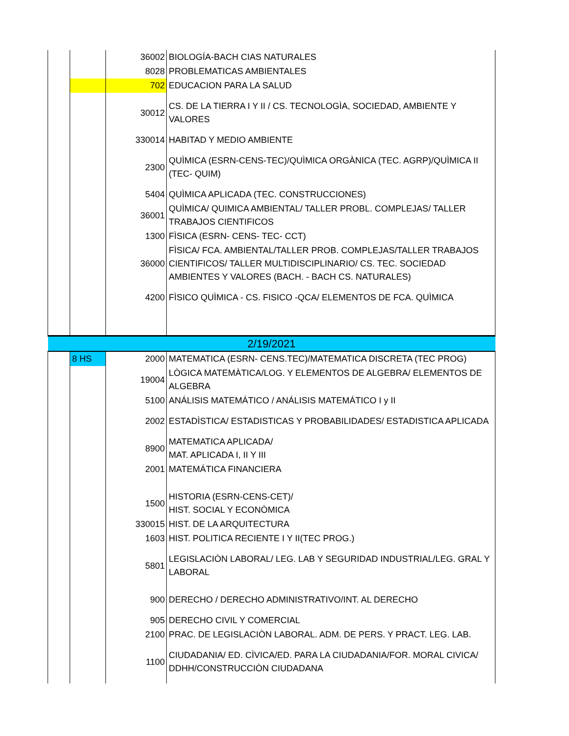| | | 36002 | BIOLOGÍA-BACH CIAS NATURALES |
| | | 8028 | PROBLEMATICAS AMBIENTALES |
| | | 702 | EDUCACION PARA LA SALUD |
| | | 30012 | CS. DE LA TIERRA I Y II / CS. TECNOLOGÌA, SOCIEDAD, AMBIENTE Y VALORES |
| | | 330014 | HABITAD Y MEDIO AMBIENTE |
| | | 2300 | QUÌMICA (ESRN-CENS-TEC)/QUÌMICA ORGÀNICA (TEC. AGRP)/QUÌMICA II (TEC- QUIM) |
| | | 5404 | QUÌMICA APLICADA (TEC. CONSTRUCCIONES) |
| | | 36001 | QUÌMICA/ QUIMICA AMBIENTAL/ TALLER PROBL. COMPLEJAS/ TALLER TRABAJOS CIENTIFICOS |
| | | 1300 | FÌSICA (ESRN- CENS- TEC- CCT) |
| | | 36000 | FÌSICA/ FCA. AMBIENTAL/TALLER PROB. COMPLEJAS/TALLER TRABAJOS CIENTIFICOS/ TALLER MULTIDISCIPLINARIO/ CS. TEC. SOCIEDAD AMBIENTES Y VALORES (BACH. - BACH CS. NATURALES) |
| | | 4200 | FÌSICO QUÌMICA - CS. FISICO -QCA/ ELEMENTOS DE FCA. QUÌMICA |
| 2/19/2021 | | | |
| | 8 HS | 2000 | MATEMATICA (ESRN- CENS.TEC)/MATEMATICA DISCRETA (TEC PROG) |
| | | 19004 | LÒGICA MATEMÀTICA/LOG. Y ELEMENTOS DE ALGEBRA/ ELEMENTOS DE ALGEBRA |
| | | 5100 | ANÁLISIS MATEMÁTICO / ANÁLISIS MATEMÁTICO I y II |
| | | 2002 | ESTADÌSTICA/ ESTADISTICAS Y PROBABILIDADES/ ESTADISTICA APLICADA |
| | | 8900 | MATEMATICA APLICADA/ MAT. APLICADA I, II Y III |
| | | 2001 | MATEMÁTICA FINANCIERA |
| | | 1500 | HISTORIA (ESRN-CENS-CET)/ HIST. SOCIAL Y ECONÒMICA |
| | | 330015 | HIST. DE LA ARQUITECTURA |
| | | 1603 | HIST. POLITICA RECIENTE I Y II(TEC PROG.) |
| | | 5801 | LEGISLACIÒN LABORAL/ LEG. LAB Y SEGURIDAD INDUSTRIAL/LEG. GRAL Y LABORAL |
| | | 900 | DERECHO / DERECHO ADMINISTRATIVO/INT. AL DERECHO |
| | | 905 | DERECHO CIVIL Y COMERCIAL |
| | | 2100 | PRAC. DE LEGISLACIÒN LABORAL. ADM. DE PERS. Y PRACT. LEG. LAB. |
| | | 1100 | CIUDADANIA/ ED. CÌVICA/ED. PARA LA CIUDADANIA/FOR. MORAL CIVICA/ DDHH/CONSTRUCCIÒN CIUDADANA |